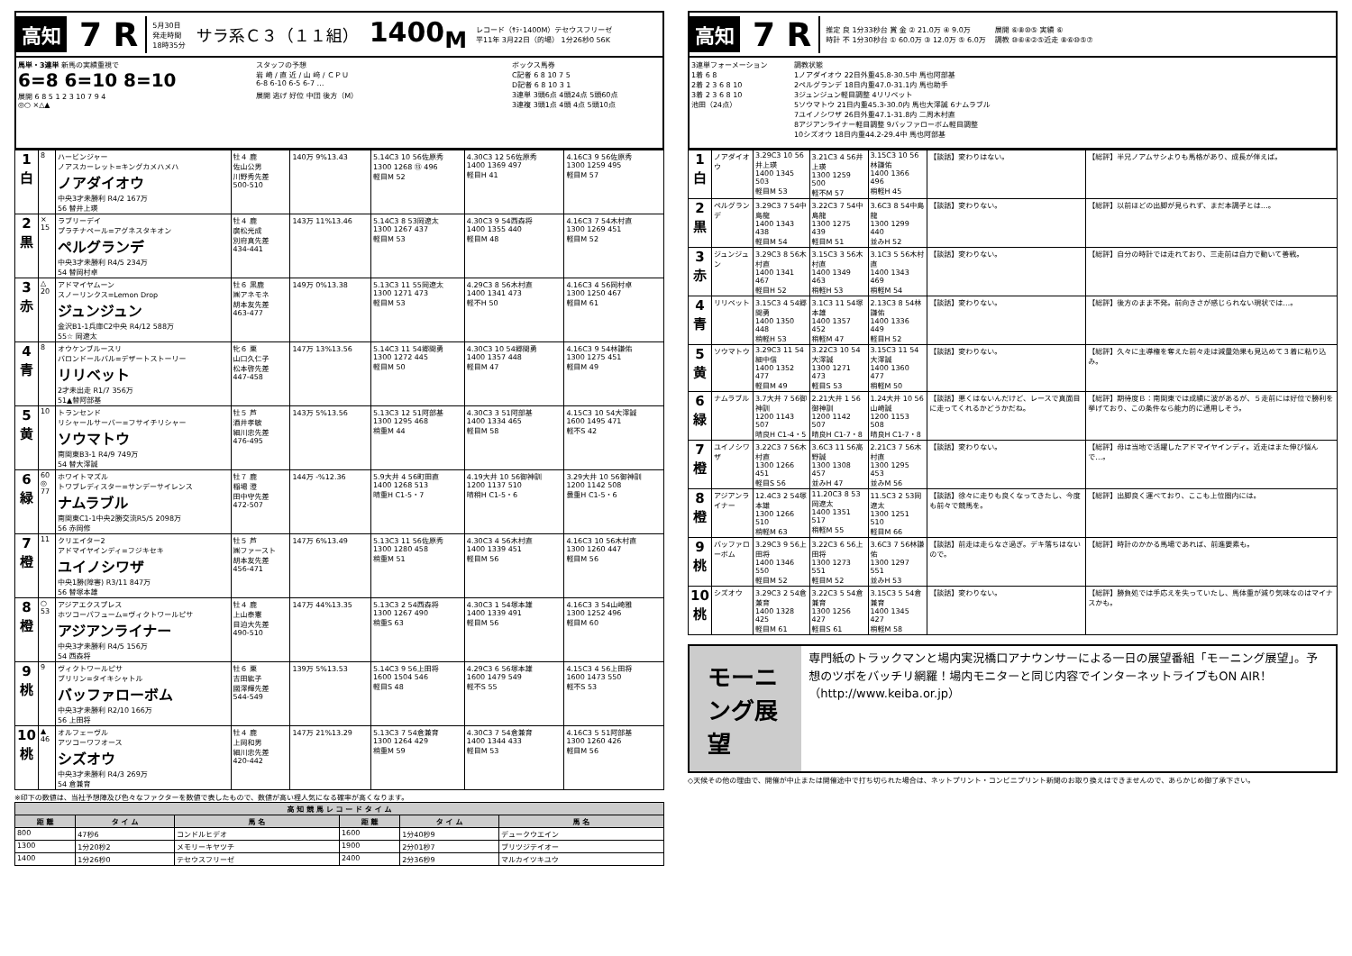高知 7 R 5月30日
発走時間
18時35分 サラ系Ｃ３（１１組） 1400<sub>M</sub> レコード（ｻﾗ･1400M）テセウスフリーゼ
平11年 3月22日（的場） 1分26秒0 56K
馬単・3連単 新馬の実績重視で
6=8 6=10 8=10
展開 6 8 5 1 2 3 10 7 9 4
◎○ ×△▲
スタッフの予想
岩 崎 / 直 近 / 山 﨑 / ＣＰＵ
6-8 6-10 6-5 6-7 …
展開 逃げ 好位 中団 後方（M）
ボックス馬券
C記者 6 8 10 7 5
D記者 6 8 10 3 1
3連単 3頭6点 4頭24点 5頭60点
3連複 3頭1点 4頭 4点 5頭10点
| 1 白 | 8 | ハービンジャー ノアスカーレット=キングカメハメハ ノアダイオウ 中央3才未勝利 R4/2 167万 56 替井上瑛 | 牡４ 鹿 佐山公男 川野秀先差 500-510 | 140万 9%13.43 | 5.14C3 10 56佐原秀 1300 1268 ⑬ 496 軽目M 52 | 4.30C3 12 56佐原秀 1400 1369 497 軽目H 41 | 4.16C3 9 56佐原秀 1300 1259 495 軽目M 57 |
| 2 黒 | × 15 | ラブリーデイ プラチナペール=アグネスタキオン ペルグランデ 中央3才未勝利 R4/5 234万 54 替岡村卓 | 牡４ 鹿 廣松光成 別府真先差 434-441 | 143万 11%13.46 | 5.14C3 8 53岡遼太 1300 1267 437 軽目M 53 | 4.30C3 9 54西森将 1400 1355 440 軽目M 48 | 4.16C3 7 54木村直 1300 1269 451 軽目M 52 |
| 3 赤 | △ 20 | アドマイヤムーン スノーリンクス=Lemon Drop ジュンジュン 金沢B1-1兵庫C2中央 R4/12 588万 55☆ 岡遼太 | 牡６ 黒鹿 ㈱アネモネ 胡本友先差 463-477 | 149万 0%13.38 | 5.13C3 11 55岡遼太 1300 1271 473 軽目M 53 | 4.29C3 8 56木村直 1400 1341 473 軽不H 50 | 4.16C3 4 56岡村卓 1300 1250 467 軽目M 61 |
| 4 青 | 8 | オウケンブルースリ バロンドールバル=デザートストーリー リリベット 2才未出走 R1/7 356万 51▲替阿部基 | 牝６ 栗 山口久仁子 松本啓先差 447-458 | 147万 13%13.56 | 5.14C3 11 54郷間勇 1300 1272 445 軽目M 50 | 4.30C3 10 54郷間勇 1400 1357 448 軽目M 47 | 4.16C3 9 54林謙佑 1300 1275 451 軽目M 49 |
| 5 黄 | 10 | トランセンド リシャールサーバー=フサイチリシャー ソウマトウ 南関東B3-1 R4/9 749万 54 替大澤誠 | 牡５ 芦 酒井孝敏 細川忠先差 476-495 | 143万 5%13.56 | 5.13C3 12 51阿部基 1300 1295 468 稍重M 44 | 4.30C3 3 51阿部基 1400 1334 465 軽目M 58 | 4.15C3 10 54大澤誠 1600 1495 471 軽不S 42 |
| 6 緑 | 60 ◎ 77 | ホワイトマズル トワブレディスター=サンデーサイレンス ナムラブル 南関東C1-1中央2勝交流R5/5 2098万 56 赤岡修 | 牡７ 鹿 稲場 澄 田中守先差 472-507 | 144万 -%12.36 | 5.9大井 4 56町田直 1400 1268 513 晴重H C1-5・7 | 4.19大井 10 56御神訓 1200 1137 510 晴稍H C1-5・6 | 3.29大井 10 56御神訓 1200 1142 508 曇重H C1-5・6 |
| 7 橙 | 11 | クリエイター2 アドマイヤインディ=フジキセキ ユイノシワザ 中央1勝(障害) R3/11 847万 56 替塚本雄 | 牡５ 芦 ㈱ファースト 胡本友先差 456-471 | 147万 6%13.49 | 5.13C3 11 56佐原秀 1300 1280 458 稍重M 51 | 4.30C3 4 56木村直 1400 1339 451 軽目M 56 | 4.16C3 10 56木村直 1300 1260 447 軽目M 56 |
| 8 橙 | ○ 53 | アジアエクスプレス ホツコーパフューム=ヴィクトワールピサ アジアンライナー 中央3才未勝利 R4/5 156万 54 西森将 | 牡４ 鹿 上山泰憲 目迫大先差 490-510 | 147万 44%13.35 | 5.13C3 2 54西森将 1300 1267 490 稍重S 63 | 4.30C3 1 54塚本雄 1400 1339 491 軽目M 56 | 4.16C3 3 54山崎雅 1300 1252 496 軽目M 60 |
| 9 桃 | 9 | ヴィクトワールピサ ブリリン=タイキシャトル バッファローボム 中央3才未勝利 R2/10 166万 56 上田将 | 牡６ 栗 吉田紘子 國澤輝先差 544-549 | 139万 5%13.53 | 5.14C3 9 56上田将 1600 1504 546 軽目S 48 | 4.29C3 6 56塚本雄 1600 1479 549 軽不S 55 | 4.15C3 4 56上田将 1600 1473 550 軽不S 53 |
| 10 桃 | ▲ 46 | オルフェーヴル アツコーワフオース シズオウ 中央3才未勝利 R4/3 269万 54 倉兼育 | 牡４ 鹿 上岡和男 細川忠先差 420-442 | 147万 21%13.29 | 5.13C3 7 54倉兼育 1300 1264 429 稍重M 59 | 4.30C3 7 54倉兼育 1400 1344 433 軽目M 53 | 4.16C3 5 51阿部基 1300 1260 426 軽目M 56 |
※印下の数値は、当社予想陣及び色々なファクターを数値で表したもので、数値が高い程人気になる確率が高くなります。
| 高 知 競 馬 レ コ ー ド タ イ ム | | | | | |
| --- | --- | --- | --- | --- | --- |
| 距 離 | タ イ ム | 馬 名 | 距 離 | タ イ ム | 馬 名 |
| 800 | 47秒6 | コンドルヒデオ | 1600 | 1分40秒9 | デュークウエイン |
| 1300 | 1分20秒2 | メモリーキヤツチ | 1900 | 2分01秒7 | ブリツジテイオー |
| 1400 | 1分26秒0 | テセウスフリーゼ | 2400 | 2分36秒9 | マルカイツキユウ |
高知 7 R 推定 良 1分33秒台 賞 金 ② 21.0万 ④ 9.0万
時計 不 1分30秒台 ① 60.0万 ③ 12.0万 ⑤ 6.0万 展開 ⑥⑧⑩⑤ 実績 ⑥
調教 ⑩⑥④②⑤近走 ⑧⑥⑩⑤⑦
3連単フォーメーション
1着 6 8
2着 2 3 6 8 10
3着 2 3 6 8 10
池田（24点）
調教状態
1ノアダイオウ 22日外重45.8-30.5中 馬也阿部基
2ペルグランデ 18日内重47.0-31.1内 馬也助手
3ジュンジュン軽目調整 4リリベット
5ソウマトウ 21日内重45.3-30.0内 馬也大澤誠 6ナムラブル
7ユイノシワザ 26日外重47.1-31.8内 二周木村直
8アジアンライナー軽目調整 9バッファローボム軽目調整
10シズオウ 18日内重44.2-29.4中 馬也阿部基
| 1 白 | ノアダイオウ | 3.29C3 10 56井上瑛 1400 1345 503 軽目M 53 | 3.21C3 4 56井上瑛 1300 1259 500 軽不M 57 | 3.15C3 10 56林謙佑 1400 1366 496 稍軽H 45 | 【談話】変わりはない。 | 【総評】半兄ノアムサシよりも馬格があり、成長が伴えば。 |
| 2 黒 | ペルグランデ | 3.29C3 7 54中島龍 1400 1343 438 軽目M 54 | 3.22C3 7 54中島龍 1300 1275 439 軽目M 51 | 3.6C3 8 54中島龍 1300 1299 440 並みH 52 | 【談話】変わりない。 | 【総評】以前ほどの出脚が見られず、まだ本調子とは…。 |
| 3 赤 | ジュンジュン | 3.29C3 8 56木村直 1400 1341 467 軽目H 52 | 3.15C3 3 56木村直 1400 1349 463 稍軽H 53 | 3.1C3 5 56木村直 1400 1343 469 稍軽M 54 | 【談話】変わりない。 | 【総評】自分の時計では走れており、三走前は自力で動いて善戦。 |
| 4 青 | リリベット | 3.15C3 4 54郷間勇 1400 1350 448 稍軽H 53 | 3.1C3 11 54塚本雄 1400 1357 452 稍軽M 47 | 2.13C3 8 54林謙佑 1400 1336 449 軽目H 52 | 【談話】変わりない。 | 【総評】後方のまま不発。前向きさが感じられない現状では…。 |
| 5 黄 | ソウマトウ | 3.29C3 11 54細中信 1400 1352 477 軽目M 49 | 3.22C3 10 54大澤誠 1300 1271 473 軽目S 53 | 3.15C3 11 54大澤誠 1400 1360 477 稍軽M 50 | 【談話】変わりない。 | 【総評】久々に主導権を奪えた前々走は減量効果も見込めて３着に粘り込み。 |
| 6 緑 | ナムラブル | 3.7大井 7 56御神訓 1200 1143 507 晴良H C1-4・5 | 2.21大井 1 56御神訓 1200 1142 507 晴良H C1-7・8 | 1.24大井 10 56山崎誠 1200 1153 508 晴良H C1-7・8 | 【談話】悪くはないんだけど、レースで真面目に走ってくれるかどうかだね。 | 【総評】期待度Ｂ：南関東では成績に波があるが、５走前には好位で勝利を挙げており、この条件なら能力的に通用しそう。 |
| 7 橙 | ユイノシワザ | 3.22C3 7 56木村直 1300 1266 451 軽目S 56 | 3.6C3 11 56高野誠 1300 1308 457 並みH 47 | 2.21C3 7 56木村直 1300 1295 453 並みM 56 | 【談話】変わりない。 | 【総評】母は当地で活躍したアドマイヤインディ。近走はまた伸び悩んで…。 |
| 8 橙 | アジアンライナー | 12.4C3 2 54塚本雄 1300 1266 510 稍軽M 63 | 11.20C3 8 53岡遼太 1400 1351 517 稍軽M 55 | 11.5C3 2 53岡遼太 1300 1251 510 軽目M 66 | 【談話】徐々に走りも良くなってきたし、今度も前々で競馬を。 | 【総評】出脚良く運べており、ここも上位圏内には。 |
| 9 桃 | バッファローボム | 3.29C3 9 56上田将 1400 1346 550 軽目M 52 | 3.22C3 6 56上田将 1300 1273 551 軽目M 52 | 3.6C3 7 56林謙佑 1300 1297 551 並みH 53 | 【談話】前走は走らなさ過ぎ。デキ落ちはないので。 | 【総評】時計のかかる馬場であれば、前進要素も。 |
| 10 桃 | シズオウ | 3.29C3 2 54倉兼育 1400 1328 425 軽目M 61 | 3.22C3 5 54倉兼育 1300 1256 427 軽目S 61 | 3.15C3 5 54倉兼育 1400 1345 427 稍軽M 58 | 【談話】変わりない。 | 【総評】勝負処では手応えを失っていたし、馬体重が減り気味なのはマイナスかも。 |
モーニング展望
専門紙のトラックマンと場内実況橋口アナウンサーによる一日の展望番組「モーニング展望」。予想のツボをバッチリ網羅！場内モニターと同じ内容でインターネットライブもON AIR！（http://www.keiba.or.jp）
◇天候その他の理由で、開催が中止または開催途中で打ち切られた場合は、ネットプリント・コンビニプリント新聞のお取り換えはできませんので、あらかじめ御了承下さい。